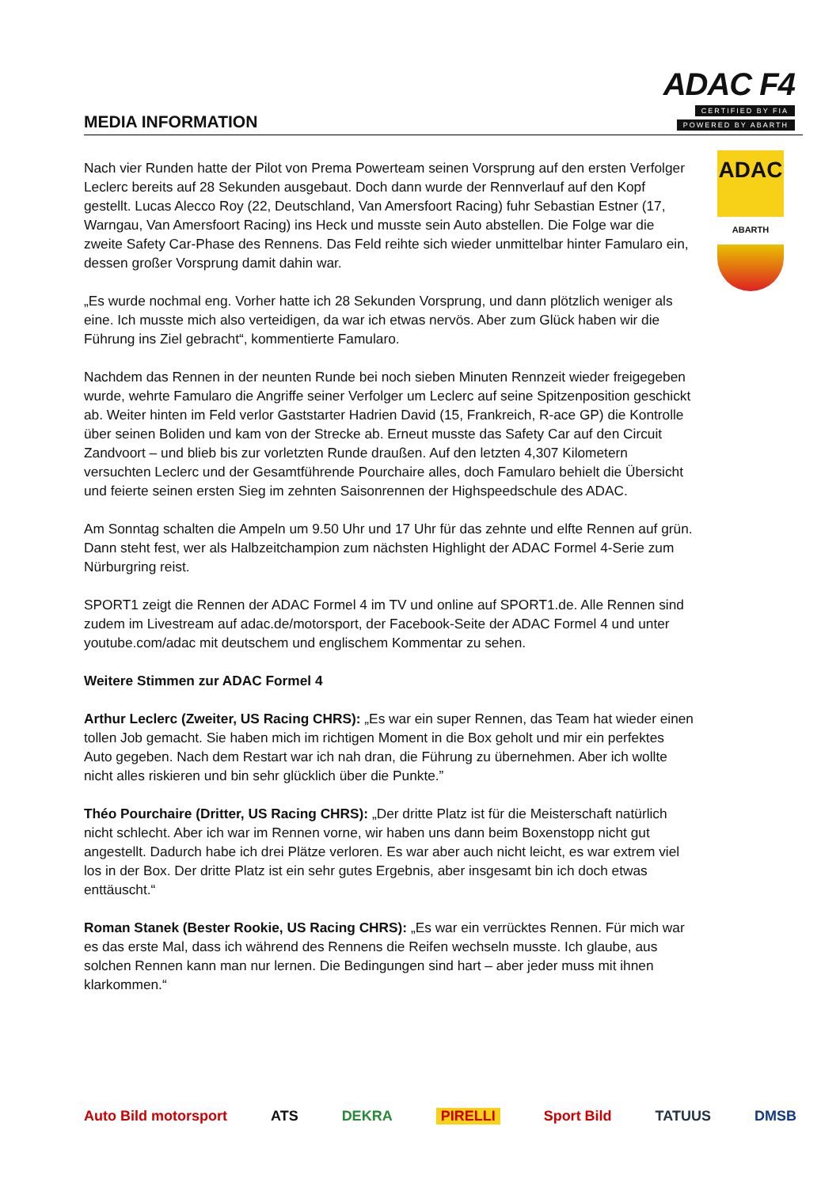MEDIA INFORMATION
ADAC F4
CERTIFIED BY FIA
POWERED BY ABARTH
ADAC
ABARTH
Nach vier Runden hatte der Pilot von Prema Powerteam seinen Vorsprung auf den ersten Verfolger Leclerc bereits auf 28 Sekunden ausgebaut. Doch dann wurde der Rennverlauf auf den Kopf gestellt. Lucas Alecco Roy (22, Deutschland, Van Amersfoort Racing) fuhr Sebastian Estner (17, Warngau, Van Amersfoort Racing) ins Heck und musste sein Auto abstellen. Die Folge war die zweite Safety Car-Phase des Rennens. Das Feld reihte sich wieder unmittelbar hinter Famularo ein, dessen großer Vorsprung damit dahin war.
„Es wurde nochmal eng. Vorher hatte ich 28 Sekunden Vorsprung, und dann plötzlich weniger als eine. Ich musste mich also verteidigen, da war ich etwas nervös. Aber zum Glück haben wir die Führung ins Ziel gebracht“, kommentierte Famularo.
Nachdem das Rennen in der neunten Runde bei noch sieben Minuten Rennzeit wieder freigegeben wurde, wehrte Famularo die Angriffe seiner Verfolger um Leclerc auf seine Spitzenposition geschickt ab. Weiter hinten im Feld verlor Gaststarter Hadrien David (15, Frankreich, R-ace GP) die Kontrolle über seinen Boliden und kam von der Strecke ab. Erneut musste das Safety Car auf den Circuit Zandvoort – und blieb bis zur vorletzten Runde draußen. Auf den letzten 4,307 Kilometern versuchten Leclerc und der Gesamtführende Pourchaire alles, doch Famularo behielt die Übersicht und feierte seinen ersten Sieg im zehnten Saisonrennen der Highspeedschule des ADAC.
Am Sonntag schalten die Ampeln um 9.50 Uhr und 17 Uhr für das zehnte und elfte Rennen auf grün. Dann steht fest, wer als Halbzeitchampion zum nächsten Highlight der ADAC Formel 4-Serie zum Nürburgring reist.
SPORT1 zeigt die Rennen der ADAC Formel 4 im TV und online auf SPORT1.de. Alle Rennen sind zudem im Livestream auf adac.de/motorsport, der Facebook-Seite der ADAC Formel 4 und unter youtube.com/adac mit deutschem und englischem Kommentar zu sehen.
Weitere Stimmen zur ADAC Formel 4
Arthur Leclerc (Zweiter, US Racing CHRS): „Es war ein super Rennen, das Team hat wieder einen tollen Job gemacht. Sie haben mich im richtigen Moment in die Box geholt und mir ein perfektes Auto gegeben. Nach dem Restart war ich nah dran, die Führung zu übernehmen. Aber ich wollte nicht alles riskieren und bin sehr glücklich über die Punkte.”
Théo Pourchaire (Dritter, US Racing CHRS): „Der dritte Platz ist für die Meisterschaft natürlich nicht schlecht. Aber ich war im Rennen vorne, wir haben uns dann beim Boxenstopp nicht gut angestellt. Dadurch habe ich drei Plätze verloren. Es war aber auch nicht leicht, es war extrem viel los in der Box. Der dritte Platz ist ein sehr gutes Ergebnis, aber insgesamt bin ich doch etwas enttäuscht.“
Roman Stanek (Bester Rookie, US Racing CHRS): „Es war ein verrücktes Rennen. Für mich war es das erste Mal, dass ich während des Rennens die Reifen wechseln musste. Ich glaube, aus solchen Rennen kann man nur lernen. Die Bedingungen sind hart – aber jeder muss mit ihnen klarkommen.“
Auto Bild motorsport ATS DEKRA PIRELLI Sport Bild TATUUS DMSB